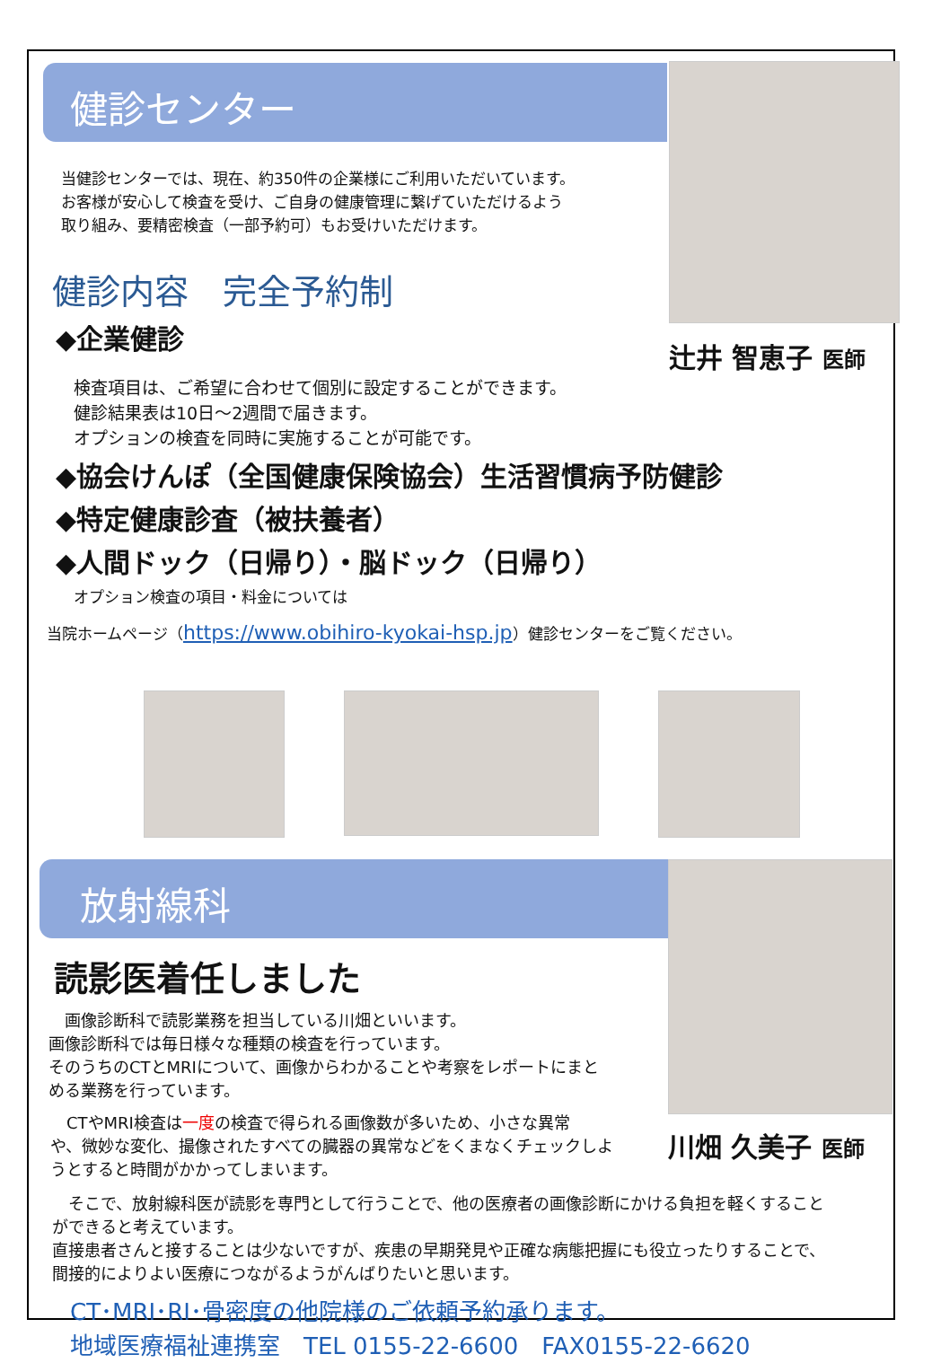健診センター
当健診センターでは、現在、約350件の企業様にご利用いただいています。
お客様が安心して検査を受け、ご自身の健康管理に繋げていただけるよう
取り組み、要精密検査（一部予約可）もお受けいただけます。
健診内容　完全予約制
◆企業健診
辻井 智恵子 医師
検査項目は、ご希望に合わせて個別に設定することができます。
健診結果表は10日～2週間で届きます。
オプションの検査を同時に実施することが可能です。
◆協会けんぽ（全国健康保険協会）生活習慣病予防健診
◆特定健康診査（被扶養者）
◆人間ドック（日帰り）・脳ドック（日帰り）
オプション検査の項目・料金については
当院ホームページ（https://www.obihiro-kyokai-hsp.jp）健診センターをご覧ください。
放射線科
読影医着任しました
　画像診断科で読影業務を担当している川畑といいます。
画像診断科では毎日様々な種類の検査を行っています。
そのうちのCTとMRIについて、画像からわかることや考察をレポートにまと
める業務を行っています。
　CTやMRI検査は一度の検査で得られる画像数が多いため、小さな異常
や、微妙な変化、撮像されたすべての臓器の異常などをくまなくチェックしよ
うとすると時間がかかってしまいます。
川畑 久美子 医師
　そこで、放射線科医が読影を専門として行うことで、他の医療者の画像診断にかける負担を軽くすること
ができると考えています。
直接患者さんと接することは少ないですが、疾患の早期発見や正確な病態把握にも役立ったりすることで、
間接的によりよい医療につながるようがんばりたいと思います。
CT･MRI･RI･骨密度の他院様のご依頼予約承ります。
地域医療福祉連携室　TEL 0155-22-6600　FAX0155-22-6620